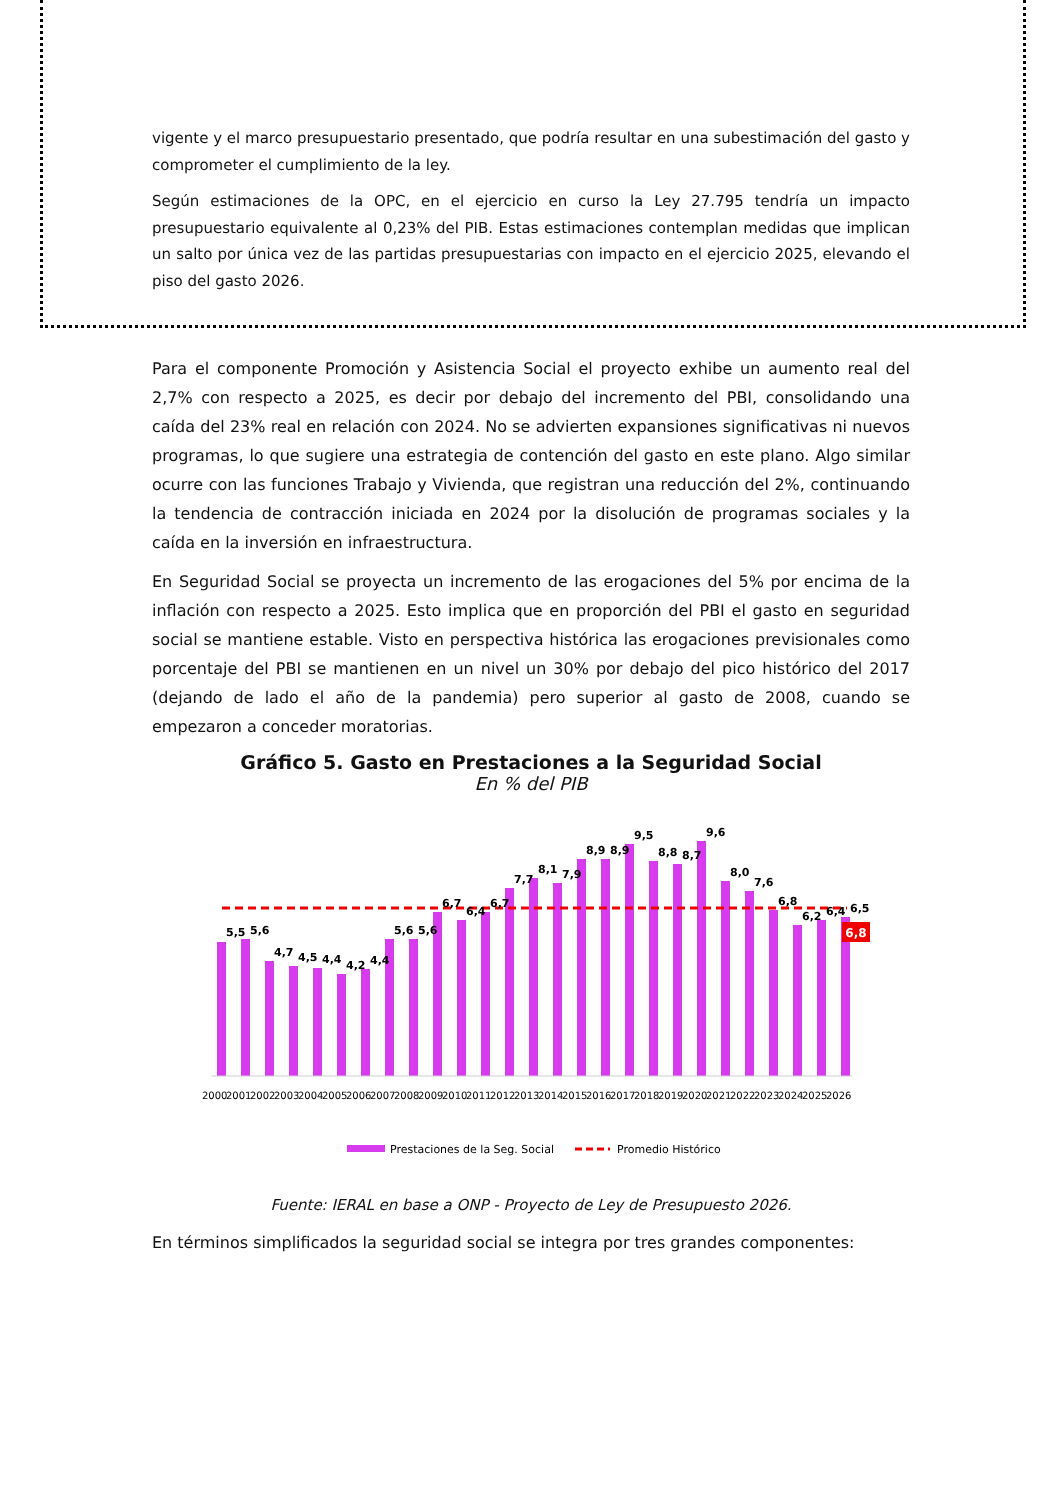vigente y el marco presupuestario presentado, que podría resultar en una subestimación del gasto y comprometer el cumplimiento de la ley.
Según estimaciones de la OPC, en el ejercicio en curso la Ley 27.795 tendría un impacto presupuestario equivalente al 0,23% del PIB. Estas estimaciones contemplan medidas que implican un salto por única vez de las partidas presupuestarias con impacto en el ejercicio 2025, elevando el piso del gasto 2026.
Para el componente Promoción y Asistencia Social el proyecto exhibe un aumento real del 2,7% con respecto a 2025, es decir por debajo del incremento del PBI, consolidando una caída del 23% real en relación con 2024. No se advierten expansiones significativas ni nuevos programas, lo que sugiere una estrategia de contención del gasto en este plano. Algo similar ocurre con las funciones Trabajo y Vivienda, que registran una reducción del 2%, continuando la tendencia de contracción iniciada en 2024 por la disolución de programas sociales y la caída en la inversión en infraestructura.
En Seguridad Social se proyecta un incremento de las erogaciones del 5% por encima de la inflación con respecto a 2025. Esto implica que en proporción del PBI el gasto en seguridad social se mantiene estable. Visto en perspectiva histórica las erogaciones previsionales como porcentaje del PBI se mantienen en un nivel un 30% por debajo del pico histórico del 2017 (dejando de lado el año de la pandemia) pero superior al gasto de 2008, cuando se empezaron a conceder moratorias.
Gráfico 5. Gasto en Prestaciones a la Seguridad Social
En % del PIB
6,8
5,5
5,6
4,7
4,5
4,4
4,2
4,4
5,6
5,6
6,7
6,4
6,7
7,7
8,1
7,9
8,9
8,9
9,5
8,8
8,7
9,6
8,0
7,6
6,8
6,2
6,4
6,5
2000
2001
2002
2003
2004
2005
2006
2007
2008
2009
2010
2011
2012
2013
2014
2015
2016
2017
2018
2019
2020
2021
2022
2023
2024
2025
2026
Prestaciones de la Seg. Social
Promedio Histórico
Fuente: IERAL en base a ONP - Proyecto de Ley de Presupuesto 2026.
En términos simplificados la seguridad social se integra por tres grandes componentes: